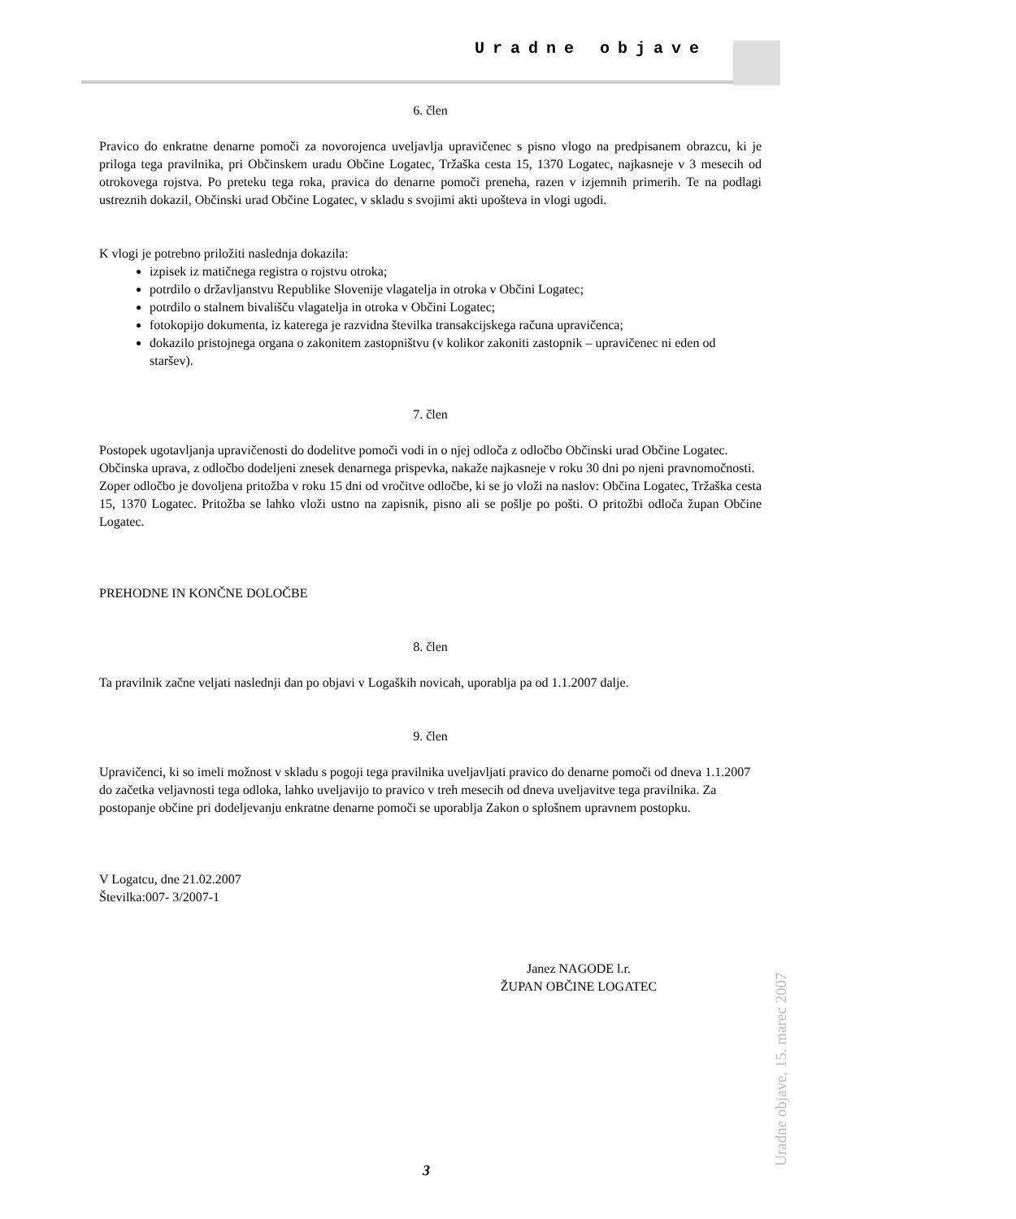Uradne objave
Uradne objave, 15. marec 2007
6. člen
Pravico do enkratne denarne pomoči za novorojenca uveljavlja upravičenec s pisno vlogo na predpisanem obrazcu, ki je priloga tega pravilnika, pri Občinskem uradu Občine Logatec, Tržaška cesta 15, 1370 Logatec, najkasneje v 3 mesecih od otrokovega rojstva. Po preteku tega roka, pravica do denarne pomoči preneha, razen v izjemnih primerih. Te na podlagi ustreznih dokazil, Občinski urad Občine Logatec, v skladu s svojimi akti upošteva in vlogi ugodi.
K vlogi je potrebno priložiti naslednja dokazila:
izpisek iz matičnega registra o rojstvu otroka;
potrdilo o državljanstvu Republike Slovenije vlagatelja in otroka v Občini Logatec;
potrdilo o stalnem bivališču vlagatelja in otroka v Občini Logatec;
fotokopijo dokumenta, iz katerega je razvidna številka transakcijskega računa upravičenca;
dokazilo pristojnega organa o zakonitem zastopništvu (v kolikor zakoniti zastopnik – upravičenec ni eden od staršev).
7. člen
Postopek ugotavljanja upravičenosti do dodelitve pomoči vodi in o njej odloča z odločbo Občinski urad Občine Logatec.
Občinska uprava, z odločbo dodeljeni znesek denarnega prispevka, nakaže najkasneje v roku 30 dni po njeni pravnomočnosti.
Zoper odločbo je dovoljena pritožba v roku 15 dni od vročitve odločbe, ki se jo vloži na naslov: Občina Logatec, Tržaška cesta 15, 1370 Logatec. Pritožba se lahko vloži ustno na zapisnik, pisno ali se pošlje po pošti. O pritožbi odloča župan Občine Logatec.
PREHODNE IN KONČNE DOLOČBE
8. člen
Ta pravilnik začne veljati naslednji dan po objavi v Logaških novicah, uporablja pa od 1.1.2007 dalje.
9. člen
Upravičenci, ki so imeli možnost v skladu s pogoji tega pravilnika uveljavljati pravico do denarne pomoči od dneva 1.1.2007 do začetka veljavnosti tega odloka, lahko uveljavijo to pravico v treh mesecih od dneva uveljavitve tega pravilnika. Za postopanje občine pri dodeljevanju enkratne denarne pomoči se uporablja Zakon o splošnem upravnem postopku.
V Logatcu, dne 21.02.2007
Številka:007- 3/2007-1
Janez NAGODE l.r.
ŽUPAN OBČINE LOGATEC
3